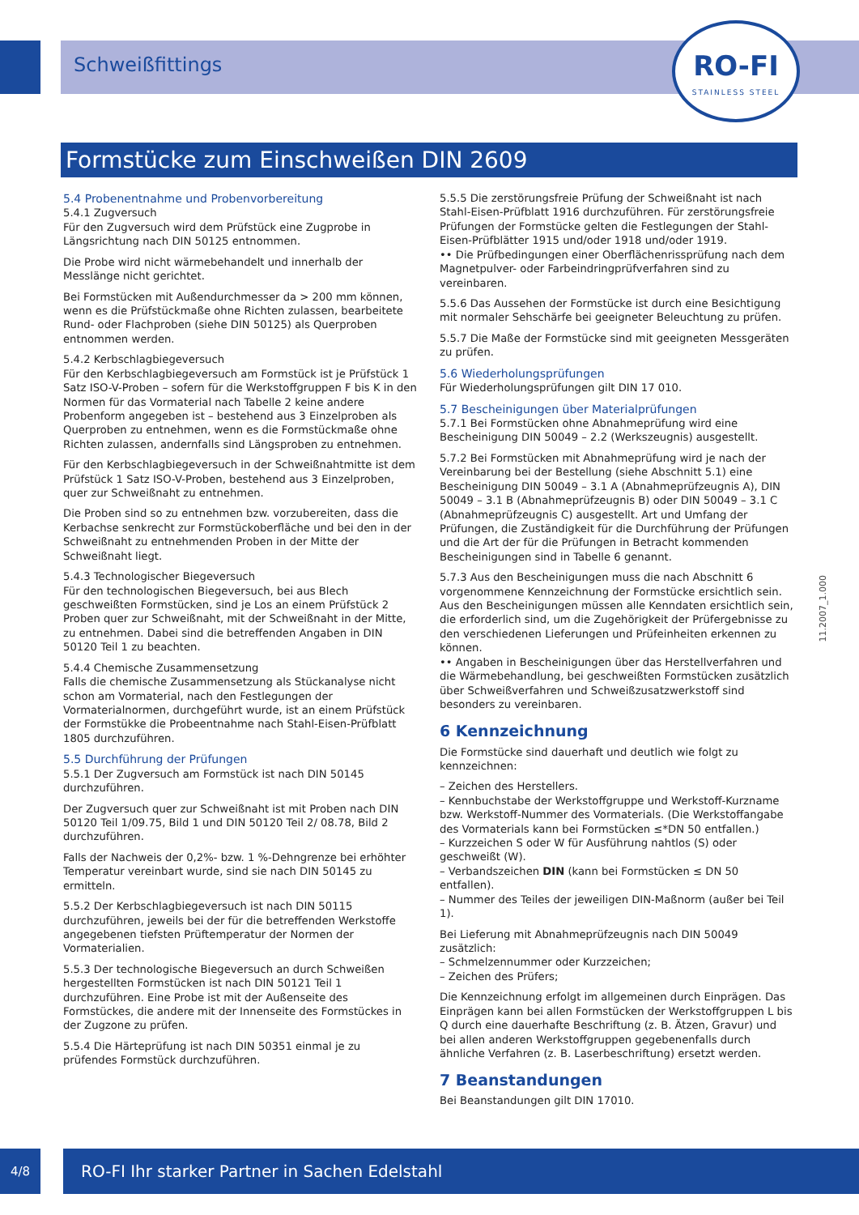Schweißfittings
RO-FI
STAINLESS STEEL
Formstücke zum Einschweißen DIN 2609
5.4 Probenentnahme und Probenvorbereitung
5.4.1 Zugversuch
Für den Zugversuch wird dem Prüfstück eine Zugprobe in Längsrichtung nach DIN 50125 entnommen.
Die Probe wird nicht wärmebehandelt und innerhalb der Messlänge nicht gerichtet.
Bei Formstücken mit Außendurchmesser da > 200 mm können, wenn es die Prüfstückmaße ohne Richten zulassen, bearbeitete Rund- oder Flachproben (siehe DIN 50125) als Querproben entnommen werden.
5.4.2 Kerbschlagbiegeversuch
Für den Kerbschlagbiegeversuch am Formstück ist je Prüfstück 1 Satz ISO-V-Proben – sofern für die Werkstoffgruppen F bis K in den Normen für das Vormaterial nach Tabelle 2 keine andere Probenform angegeben ist – bestehend aus 3 Einzelproben als Querproben zu entnehmen, wenn es die Formstückmaße ohne Richten zulassen, andernfalls sind Längsproben zu entnehmen.
Für den Kerbschlagbiegeversuch in der Schweißnahtmitte ist dem Prüfstück 1 Satz ISO-V-Proben, bestehend aus 3 Einzelproben, quer zur Schweißnaht zu entnehmen.
Die Proben sind so zu entnehmen bzw. vorzubereiten, dass die Kerbachse senkrecht zur Formstückoberfläche und bei den in der Schweißnaht zu entnehmenden Proben in der Mitte der Schweißnaht liegt.
5.4.3 Technologischer Biegeversuch
Für den technologischen Biegeversuch, bei aus Blech geschweißten Formstücken, sind je Los an einem Prüfstück 2 Proben quer zur Schweißnaht, mit der Schweißnaht in der Mitte, zu entnehmen. Dabei sind die betreffenden Angaben in DIN 50120 Teil 1 zu beachten.
5.4.4 Chemische Zusammensetzung
Falls die chemische Zusammensetzung als Stückanalyse nicht schon am Vormaterial, nach den Festlegungen der Vormaterialnormen, durchgeführt wurde, ist an einem Prüfstück der Formstükke die Probeentnahme nach Stahl-Eisen-Prüfblatt 1805 durchzuführen.
5.5 Durchführung der Prüfungen
5.5.1 Der Zugversuch am Formstück ist nach DIN 50145 durchzuführen.
Der Zugversuch quer zur Schweißnaht ist mit Proben nach DIN 50120 Teil 1/09.75, Bild 1 und DIN 50120 Teil 2/ 08.78, Bild 2 durchzuführen.
Falls der Nachweis der 0,2%- bzw. 1 %-Dehngrenze bei erhöhter Temperatur vereinbart wurde, sind sie nach DIN 50145 zu ermitteln.
5.5.2 Der Kerbschlagbiegeversuch ist nach DIN 50115 durchzuführen, jeweils bei der für die betreffenden Werkstoffe angegebenen tiefsten Prüftemperatur der Normen der Vormaterialien.
5.5.3 Der technologische Biegeversuch an durch Schweißen hergestellten Formstücken ist nach DIN 50121 Teil 1 durchzuführen. Eine Probe ist mit der Außenseite des Formstückes, die andere mit der Innenseite des Formstückes in der Zugzone zu prüfen.
5.5.4 Die Härteprüfung ist nach DIN 50351 einmal je zu prüfendes Formstück durchzuführen.
5.5.5 Die zerstörungsfreie Prüfung der Schweißnaht ist nach Stahl-Eisen-Prüfblatt 1916 durchzuführen. Für zerstörungsfreie Prüfungen der Formstücke gelten die Festlegungen der Stahl-Eisen-Prüfblätter 1915 und/oder 1918 und/oder 1919.
•• Die Prüfbedingungen einer Oberflächenrissprüfung nach dem Magnetpulver- oder Farbeindringprüfverfahren sind zu vereinbaren.
5.5.6 Das Aussehen der Formstücke ist durch eine Besichtigung mit normaler Sehschärfe bei geeigneter Beleuchtung zu prüfen.
5.5.7 Die Maße der Formstücke sind mit geeigneten Messgeräten zu prüfen.
5.6 Wiederholungsprüfungen
Für Wiederholungsprüfungen gilt DIN 17 010.
5.7 Bescheinigungen über Materialprüfungen
5.7.1 Bei Formstücken ohne Abnahmeprüfung wird eine Bescheinigung DIN 50049 – 2.2 (Werkszeugnis) ausgestellt.
5.7.2 Bei Formstücken mit Abnahmeprüfung wird je nach der Vereinbarung bei der Bestellung (siehe Abschnitt 5.1) eine Bescheinigung DIN 50049 – 3.1 A (Abnahmeprüfzeugnis A), DIN 50049 – 3.1 B (Abnahmeprüfzeugnis B) oder DIN 50049 – 3.1 C (Abnahmeprüfzeugnis C) ausgestellt. Art und Umfang der Prüfungen, die Zuständigkeit für die Durchführung der Prüfungen und die Art der für die Prüfungen in Betracht kommenden Bescheinigungen sind in Tabelle 6 genannt.
5.7.3 Aus den Bescheinigungen muss die nach Abschnitt 6 vorgenommene Kennzeichnung der Formstücke ersichtlich sein. Aus den Bescheinigungen müssen alle Kenndaten ersichtlich sein, die erforderlich sind, um die Zugehörigkeit der Prüfergebnisse zu den verschiedenen Lieferungen und Prüfeinheiten erkennen zu können.
•• Angaben in Bescheinigungen über das Herstellverfahren und die Wärmebehandlung, bei geschweißten Formstücken zusätzlich über Schweißverfahren und Schweißzusatzwerkstoff sind besonders zu vereinbaren.
6 Kennzeichnung
Die Formstücke sind dauerhaft und deutlich wie folgt zu kennzeichnen:
– Zeichen des Herstellers.
– Kennbuchstabe der Werkstoffgruppe und Werkstoff-Kurzname bzw. Werkstoff-Nummer des Vormaterials. (Die Werkstoffangabe des Vormaterials kann bei Formstücken ≤*DN 50 entfallen.)
– Kurzzeichen S oder W für Ausführung nahtlos (S) oder geschweißt (W).
– Verbandszeichen DIN (kann bei Formstücken ≤ DN 50 entfallen).
– Nummer des Teiles der jeweiligen DIN-Maßnorm (außer bei Teil 1).
Bei Lieferung mit Abnahmeprüfzeugnis nach DIN 50049 zusätzlich:
– Schmelzennummer oder Kurzzeichen;
– Zeichen des Prüfers;
Die Kennzeichnung erfolgt im allgemeinen durch Einprägen. Das Einprägen kann bei allen Formstücken der Werkstoffgruppen L bis Q durch eine dauerhafte Beschriftung (z. B. Ätzen, Gravur) und bei allen anderen Werkstoffgruppen gegebenenfalls durch ähnliche Verfahren (z. B. Laserbeschriftung) ersetzt werden.
7 Beanstandungen
Bei Beanstandungen gilt DIN 17010.
11.2007_1.000
4/8 RO-FI Ihr starker Partner in Sachen Edelstahl